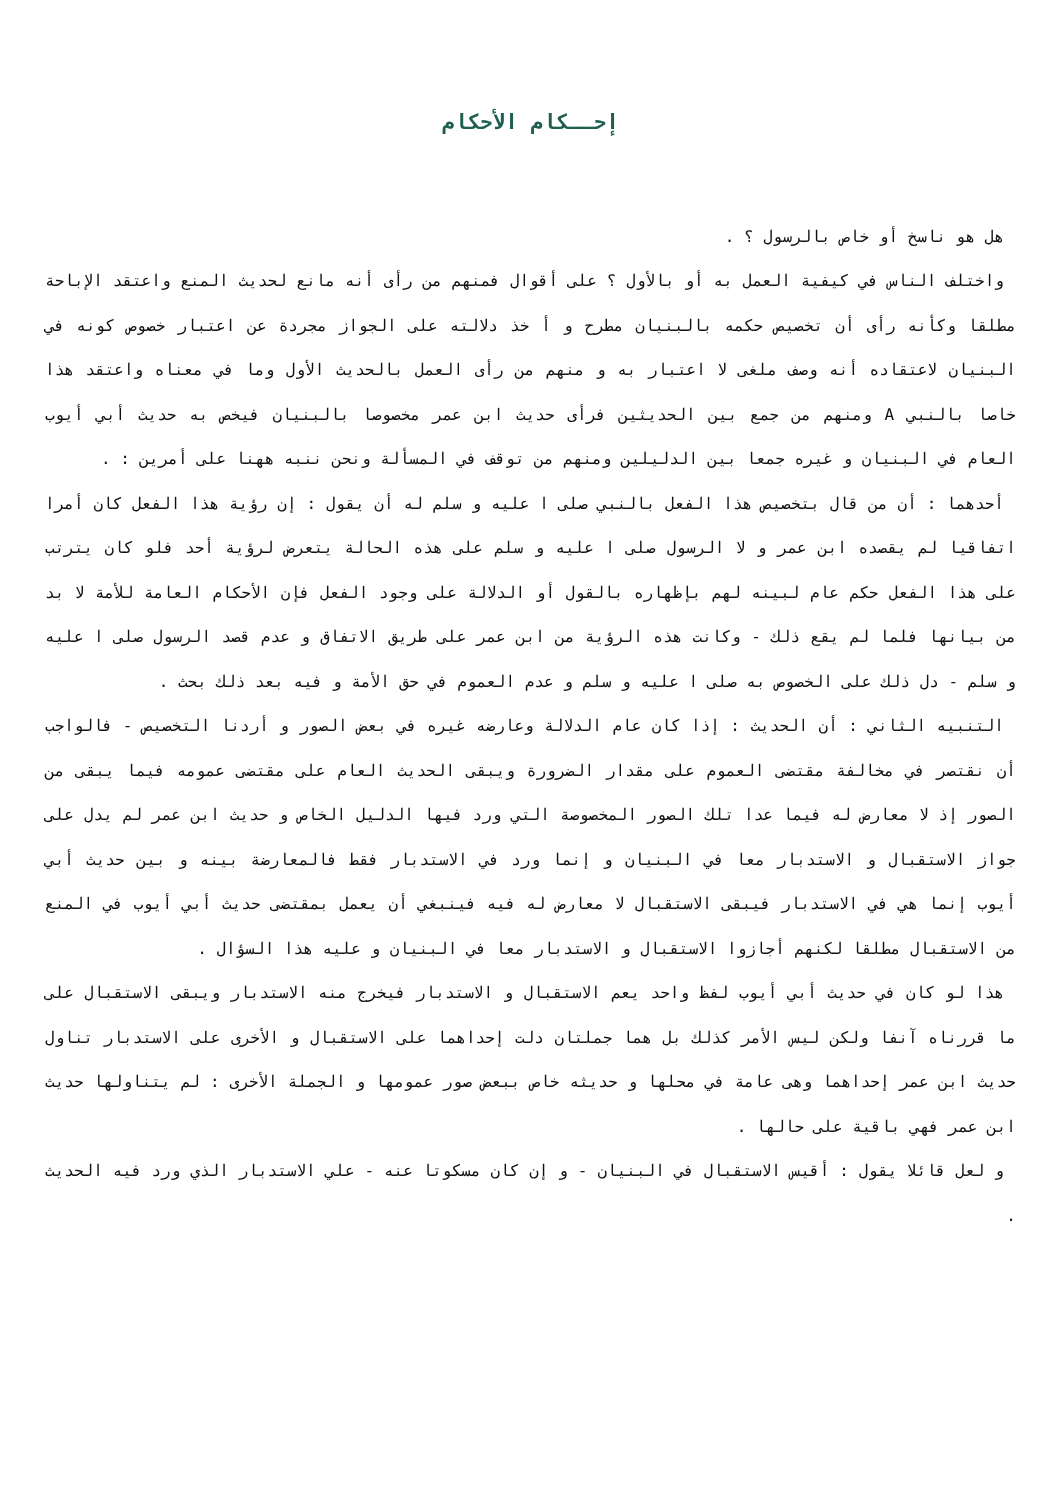إحــكام الأحكام
هل هو ناسخ أو خاص بالرسول ؟ .
واختلف الناس في كيفية العمل به أو بالأول ؟ على أقوال فمنهم من رأى أنه مانع لحديث المنع واعتقد الإباحة مطلقا وكأنه رأى أن تخصيص حكمه بالبنيان مطرح و أ خذ دلالته على الجواز مجردة عن اعتبار خصوص كونه في البنيان لاعتقاده أنه وصف ملغى لا اعتبار به و منهم من رأى العمل بالحديث الأول وما في معناه واعتقد هذا خاصا بالنبي A ومنهم من جمع بين الحديثين فرأى حديث ابن عمر مخصوصا بالبنيان فيخص به حديث أبي أيوب العام في البنيان و غيره جمعا بين الدليلين ومنهم من توقف في المسألة ونحن ننبه ههنا على أمرين : .
أحدهما : أن من قال بتخصيص هذا الفعل بالنبي صلى ا عليه و سلم له أن يقول : إن رؤية هذا الفعل كان أمرا اتفاقيا لم يقصده ابن عمر و لا الرسول صلى ا عليه و سلم على هذه الحالة يتعرض لرؤية أحد فلو كان يترتب على هذا الفعل حكم عام لبينه لهم بإظهاره بالقول أو الدلالة على وجود الفعل فإن الأحكام العامة للأمة لا بد من بيانها فلما لم يقع ذلك - وكانت هذه الرؤية من ابن عمر على طريق الاتفاق و عدم قصد الرسول صلى ا عليه و سلم - دل ذلك على الخصوص به صلى ا عليه و سلم و عدم العموم في حق الأمة و فيه بعد ذلك بحث .
التنبيه الثاني : أن الحديث : إذا كان عام الدلالة وعارضه غيره في بعض الصور و أردنا التخصيص - فالواجب أن نقتصر في مخالفة مقتضى العموم على مقدار الضرورة ويبقى الحديث العام على مقتضى عمومه فيما يبقى من الصور إذ لا معارض له فيما عدا تلك الصور المخصوصة التي ورد فيها الدليل الخاص و حديث ابن عمر لم يدل على جواز الاستقبال و الاستدبار معا في البنيان و إنما ورد في الاستدبار فقط فالمعارضة بينه و بين حديث أبي أيوب إنما هي في الاستدبار فيبقى الاستقبال لا معارض له فيه فينبغي أن يعمل بمقتضى حديث أبي أيوب في المنع من الاستقبال مطلقا لكنهم أجازوا الاستقبال و الاستدبار معا في البنيان و عليه هذا السؤال .
هذا لو كان في حديث أبي أيوب لفظ واحد يعم الاستقبال و الاستدبار فيخرج منه الاستدبار ويبقى الاستقبال على ما قررناه آنفا ولكن ليس الأمر كذلك بل هما جملتان دلت إحداهما على الاستقبال و الأخرى على الاستدبار تناول حديث ابن عمر إحداهما وهى عامة في محلها و حديثه خاص ببعض صور عمومها و الجملة الأخرى : لم يتناولها حديث ابن عمر فهي باقية على حالها .
و لعل قائلا يقول : أقيس الاستقبال في البنيان - و إن كان مسكوتا عنه - علي الاستدبار الذي ورد فيه الحديث .